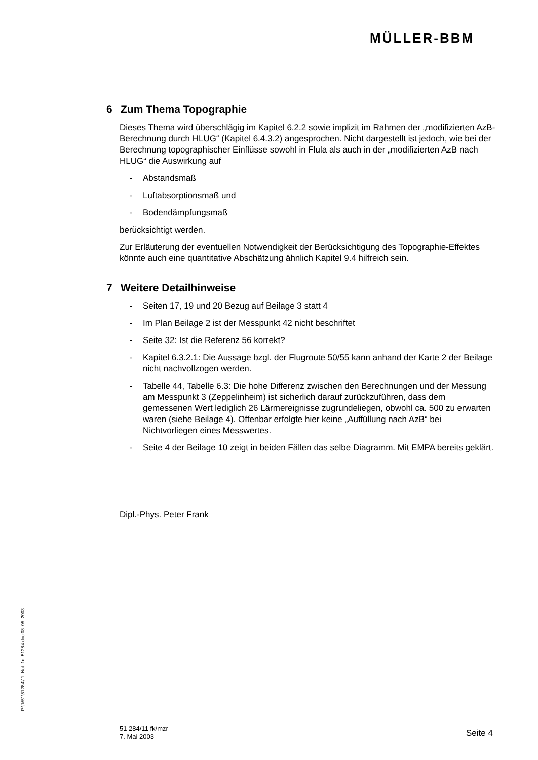MÜLLER-BBM
6 Zum Thema Topographie
Dieses Thema wird überschlägig im Kapitel 6.2.2 sowie implizit im Rahmen der „modifizierten AzB-Berechnung durch HLUG“ (Kapitel 6.4.3.2) angesprochen. Nicht dargestellt ist jedoch, wie bei der Berechnung topographischer Einflüsse sowohl in Flula als auch in der „modifizierten AzB nach HLUG“ die Auswirkung auf
- Abstandsmaß
- Luftabsorptionsmaß und
- Bodendämpfungsmaß
berücksichtigt werden.
Zur Erläuterung der eventuellen Notwendigkeit der Berücksichtigung des Topographie-Effektes könnte auch eine quantitative Abschätzung ähnlich Kapitel 9.4 hilfreich sein.
7 Weitere Detailhinweise
- Seiten 17, 19 und 20 Bezug auf Beilage 3 statt 4
- Im Plan Beilage 2 ist der Messpunkt 42 nicht beschriftet
- Seite 32: Ist die Referenz 56 korrekt?
- Kapitel 6.3.2.1: Die Aussage bzgl. der Flugroute 50/55 kann anhand der Karte 2 der Beilage nicht nachvollzogen werden.
- Tabelle 44, Tabelle 6.3: Die hohe Differenz zwischen den Berechnungen und der Messung am Messpunkt 3 (Zeppelinheim) ist sicherlich darauf zurückzuführen, dass dem gemessenen Wert lediglich 26 Lärmereignisse zugrundeliegen, obwohl ca. 500 zu erwarten waren (siehe Beilage 4). Offenbar erfolgte hier keine „Auffüllung nach AzB“ bei Nichtvorliegen eines Messwertes.
- Seite 4 der Beilage 10 zeigt in beiden Fällen das selbe Diagramm. Mit EMPA bereits geklärt.
Dipl.-Phys. Peter Frank
P:\fk\51\51284\11_Not_1d_51284.doc:08. 05. 2003
51 284/11 fk/mzr
7. Mai 2003
Seite 4